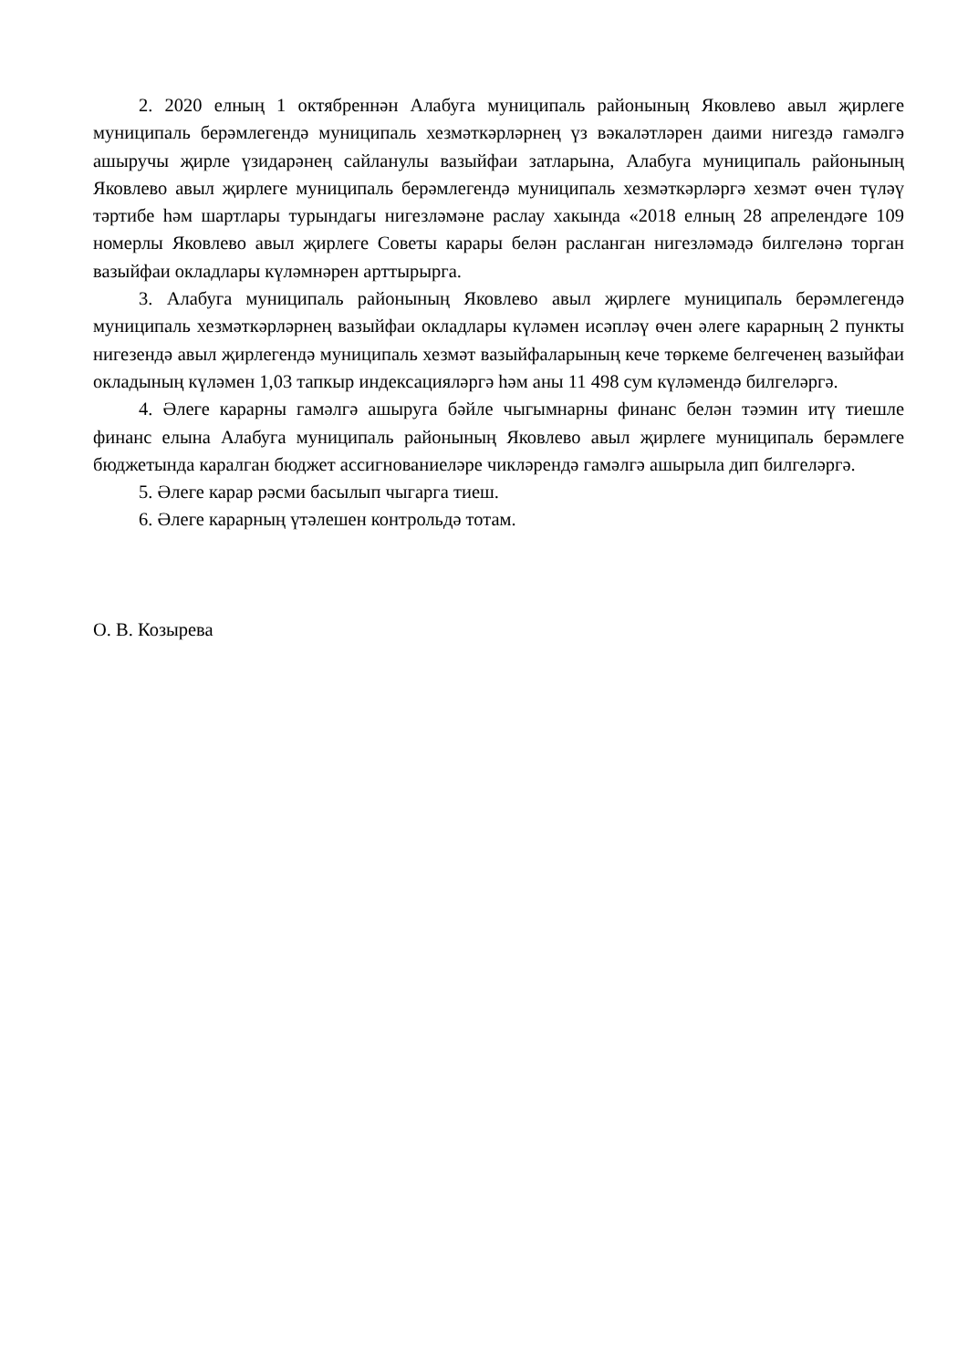2. 2020 елның 1 октябреннән Алабуга муниципаль районының Яковлево авыл җирлеге муниципаль берәмлегендә муниципаль хезмәткәрләрнең үз вәкаләтләрен даими нигездә гамәлгә ашыручы җирле үзидарәнең сайланулы вазыйфаи затларына, Алабуга муниципаль районының Яковлево авыл җирлеге муниципаль берәмлегендә муниципаль хезмәткәрләргә хезмәт өчен түләү тәртибе һәм шартлары турындагы нигезләмәне раслау хакында «2018 елның 28 апрелендәге 109 номерлы Яковлево авыл җирлеге Советы карары белән расланган нигезләмәдә билгеләнә торган вазыйфаи окладлары күләмнәрен арттырырга.
3. Алабуга муниципаль районының Яковлево авыл җирлеге муниципаль берәмлегендә муниципаль хезмәткәрләрнең вазыйфаи окладлары күләмен исәпләү өчен әлеге карарның 2 пункты нигезендә авыл җирлегендә муниципаль хезмәт вазыйфаларының кече төркеме белгеченең вазыйфаи окладының күләмен 1,03 тапкыр индексацияләргә һәм аны 11 498 сум күләмендә билгеләргә.
4. Әлеге карарны гамәлгә ашыруга бәйле чыгымнарны финанс белән тәэмин итү тиешле финанс елына Алабуга муниципаль районының Яковлево авыл җирлеге муниципаль берәмлеге бюджетында каралган бюджет ассигнованиеләре чикләрендә гамәлгә ашырыла дип билгеләргә.
5. Әлеге карар рәсми басылып чыгарга тиеш.
6. Әлеге карарның үтәлешен контрольдә тотам.
О. В. Козырева